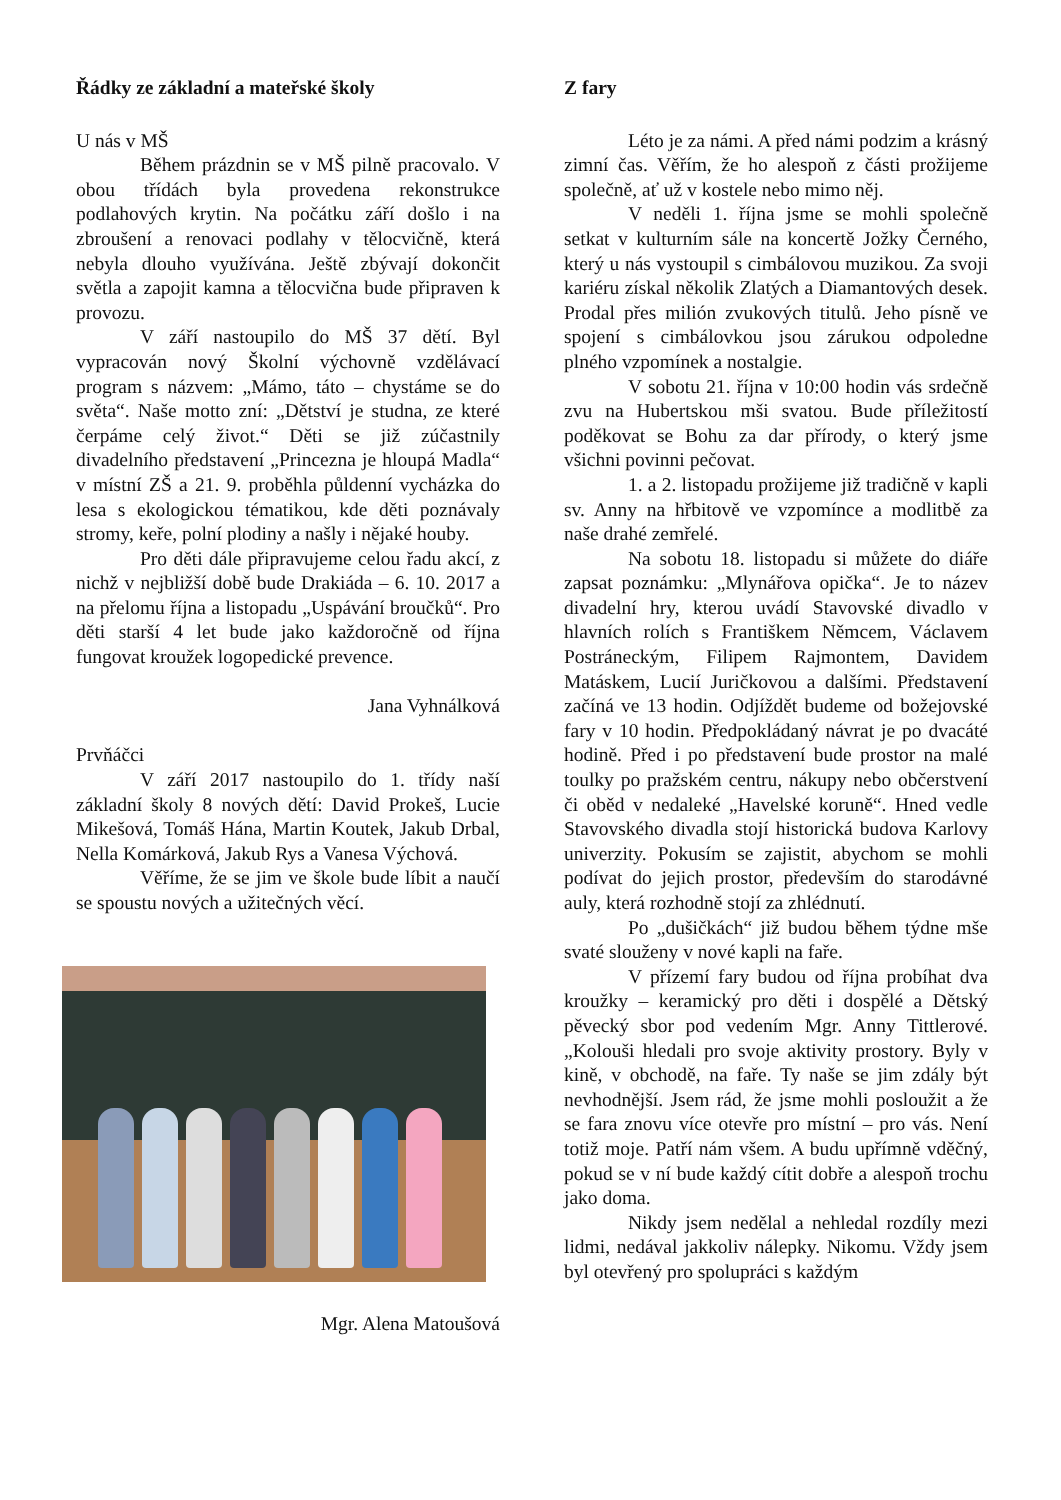Řádky ze základní a mateřské školy
U nás v MŠ
Během prázdnin se v MŠ pilně pracovalo. V obou třídách byla provedena rekonstrukce podlahových krytin. Na počátku září došlo i na zbroušení a renovaci podlahy v tělocvičně, která nebyla dlouho využívána. Ještě zbývají dokončit světla a zapojit kamna a tělocvična bude připraven k provozu.
V září nastoupilo do MŠ 37 dětí. Byl vypracován nový Školní výchovně vzdělávací program s názvem: „Mámo, táto – chystáme se do světa“. Naše motto zní: „Dětství je studna, ze které čerpáme celý život.“ Děti se již zúčastnily divadelního představení „Princezna je hloupá Madla“ v místní ZŠ a 21. 9. proběhla půldenní vycházka do lesa s ekologickou tématikou, kde děti poznávaly stromy, keře, polní plodiny a našly i nějaké houby.
Pro děti dále připravujeme celou řadu akcí, z nichž v nejbližší době bude Drakiáda – 6. 10. 2017 a na přelomu října a listopadu „Uspávání broučků“. Pro děti starší 4 let bude jako každoročně od října fungovat kroužek logopedické prevence.
Jana Vyhnálková
Prvňáčci
V září 2017 nastoupilo do 1. třídy naší základní školy 8 nových dětí: David Prokeš, Lucie Mikešová, Tomáš Hána, Martin Koutek, Jakub Drbal, Nella Komárková, Jakub Rys a Vanesa Výchová.
Věříme, že se jim ve škole bude líbit a naučí se spoustu nových a užitečných věcí.
Mgr. Alena Matoušová
Z fary
Léto je za námi. A před námi podzim a krásný zimní čas. Věřím, že ho alespoň z části prožijeme společně, ať už v kostele nebo mimo něj.
V neděli 1. října jsme se mohli společně setkat v kulturním sále na koncertě Jožky Černého, který u nás vystoupil s cimbálovou muzikou. Za svoji kariéru získal několik Zlatých a Diamantových desek. Prodal přes milión zvukových titulů. Jeho písně ve spojení s cimbálovkou jsou zárukou odpoledne plného vzpomínek a nostalgie.
V sobotu 21. října v 10:00 hodin vás srdečně zvu na Hubertskou mši svatou. Bude příležitostí poděkovat se Bohu za dar přírody, o který jsme všichni povinni pečovat.
1. a 2. listopadu prožijeme již tradičně v kapli sv. Anny na hřbitově ve vzpomínce a modlitbě za naše drahé zemřelé.
Na sobotu 18. listopadu si můžete do diáře zapsat poznámku: „Mlynářova opička“. Je to název divadelní hry, kterou uvádí Stavovské divadlo v hlavních rolích s Františkem Němcem, Václavem Postráneckým, Filipem Rajmontem, Davidem Matáskem, Lucií Juričkovou a dalšími. Představení začíná ve 13 hodin. Odjíždět budeme od božejovské fary v 10 hodin. Předpokládaný návrat je po dvacáté hodině. Před i po představení bude prostor na malé toulky po pražském centru, nákupy nebo občerstvení či oběd v nedaleké „Havelské koruně“. Hned vedle Stavovského divadla stojí historická budova Karlovy univerzity. Pokusím se zajistit, abychom se mohli podívat do jejich prostor, především do starodávné auly, která rozhodně stojí za zhlédnutí.
Po „dušičkách“ již budou během týdne mše svaté slouženy v nové kapli na faře.
V přízemí fary budou od října probíhat dva kroužky – keramický pro děti i dospělé a Dětský pěvecký sbor pod vedením Mgr. Anny Tittlerové. „Kolouši hledali pro svoje aktivity prostory. Byly v kině, v obchodě, na faře. Ty naše se jim zdály být nevhodnější. Jsem rád, že jsme mohli posloužit a že se fara znovu více otevře pro místní – pro vás. Není totiž moje. Patří nám všem. A budu upřímně vděčný, pokud se v ní bude každý cítit dobře a alespoň trochu jako doma.
Nikdy jsem nedělal a nehledal rozdíly mezi lidmi, nedával jakkoliv nálepky. Nikomu. Vždy jsem byl otevřený pro spolupráci s každým